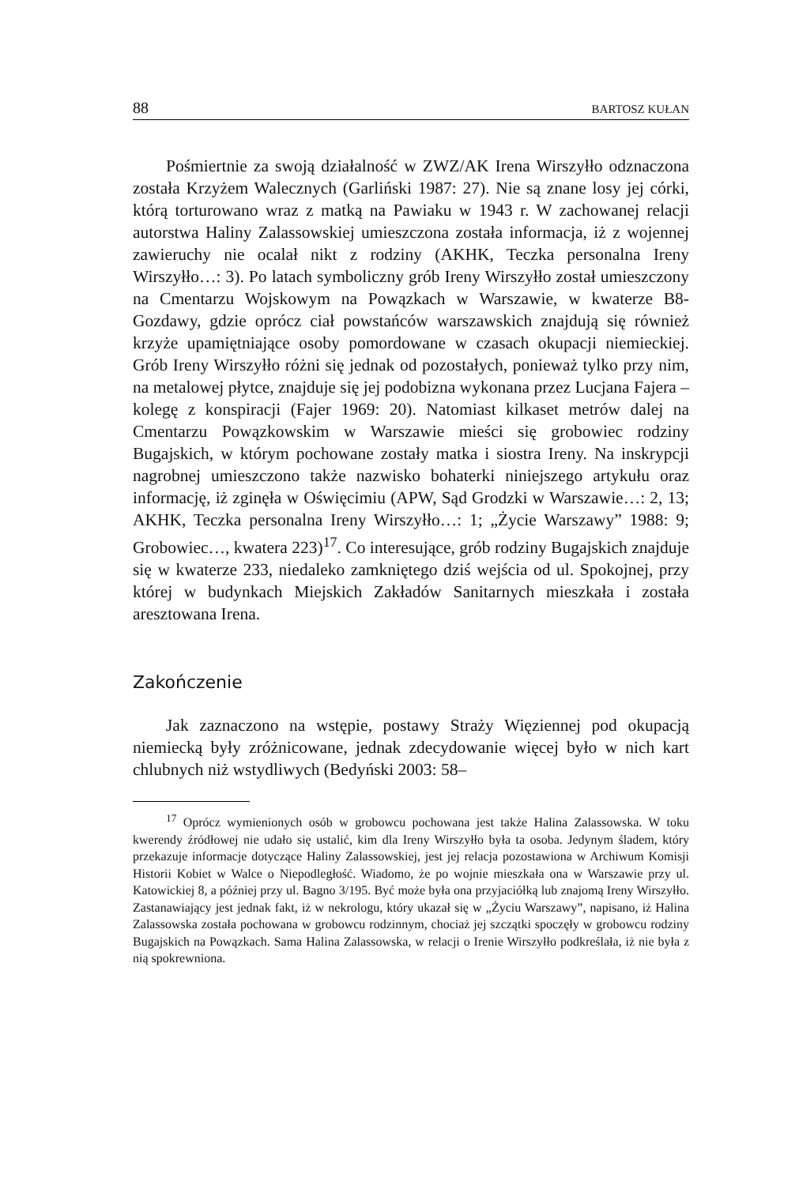88 BARTOSZ KUŁAN
Pośmiertnie za swoją działalność w ZWZ/AK Irena Wirszyłło odznaczona została Krzyżem Walecznych (Garliński 1987: 27). Nie są znane losy jej córki, którą torturowano wraz z matką na Pawiaku w 1943 r. W zachowanej relacji autorstwa Haliny Zalassowskiej umieszczona została informacja, iż z wojennej zawieruchy nie ocalał nikt z rodziny (AKHK, Teczka personalna Ireny Wirszyłło…: 3). Po latach symboliczny grób Ireny Wirszyłło został umieszczony na Cmentarzu Wojskowym na Powązkach w Warszawie, w kwaterze B8-Gozdawy, gdzie oprócz ciał powstańców warszawskich znajdują się również krzyże upamiętniające osoby pomordowane w czasach okupacji niemieckiej. Grób Ireny Wirszyłło różni się jednak od pozostałych, ponieważ tylko przy nim, na metalowej płytce, znajduje się jej podobizna wykonana przez Lucjana Fajera – kolegę z konspiracji (Fajer 1969: 20). Natomiast kilkaset metrów dalej na Cmentarzu Powązkowskim w Warszawie mieści się grobowiec rodziny Bugajskich, w którym pochowane zostały matka i siostra Ireny. Na inskrypcji nagrobnej umieszczono także nazwisko bohaterki niniejszego artykułu oraz informację, iż zginęła w Oświęcimiu (APW, Sąd Grodzki w Warszawie…: 2, 13; AKHK, Teczka personalna Ireny Wirszyłło…: 1; „Życie Warszawy” 1988: 9; Grobowiec…, kwatera 223)<sup>17</sup>. Co interesujące, grób rodziny Bugajskich znajduje się w kwaterze 233, niedaleko zamkniętego dziś wejścia od ul. Spokojnej, przy której w budynkach Miejskich Zakładów Sanitarnych mieszkała i została aresztowana Irena.
Zakończenie
Jak zaznaczono na wstępie, postawy Straży Więziennej pod okupacją niemiecką były zróżnicowane, jednak zdecydowanie więcej było w nich kart chlubnych niż wstydliwych (Bedyński 2003: 58–
<sup>17</sup> Oprócz wymienionych osób w grobowcu pochowana jest także Halina Zalassowska. W toku kwerendy źródłowej nie udało się ustalić, kim dla Ireny Wirszyłło była ta osoba. Jedynym śladem, który przekazuje informacje dotyczące Haliny Zalassowskiej, jest jej relacja pozostawiona w Archiwum Komisji Historii Kobiet w Walce o Niepodległość. Wiadomo, że po wojnie mieszkała ona w Warszawie przy ul. Katowickiej 8, a później przy ul. Bagno 3/195. Być może była ona przyjaciółką lub znajomą Ireny Wirszyłło. Zastanawiający jest jednak fakt, iż w nekrologu, który ukazał się w „Życiu Warszawy”, napisano, iż Halina Zalassowska została pochowana w grobowcu rodzinnym, chociaż jej szczątki spoczęły w grobowcu rodziny Bugajskich na Powązkach. Sama Halina Zalassowska, w relacji o Irenie Wirszyłło podkreślała, iż nie była z nią spokrewniona.